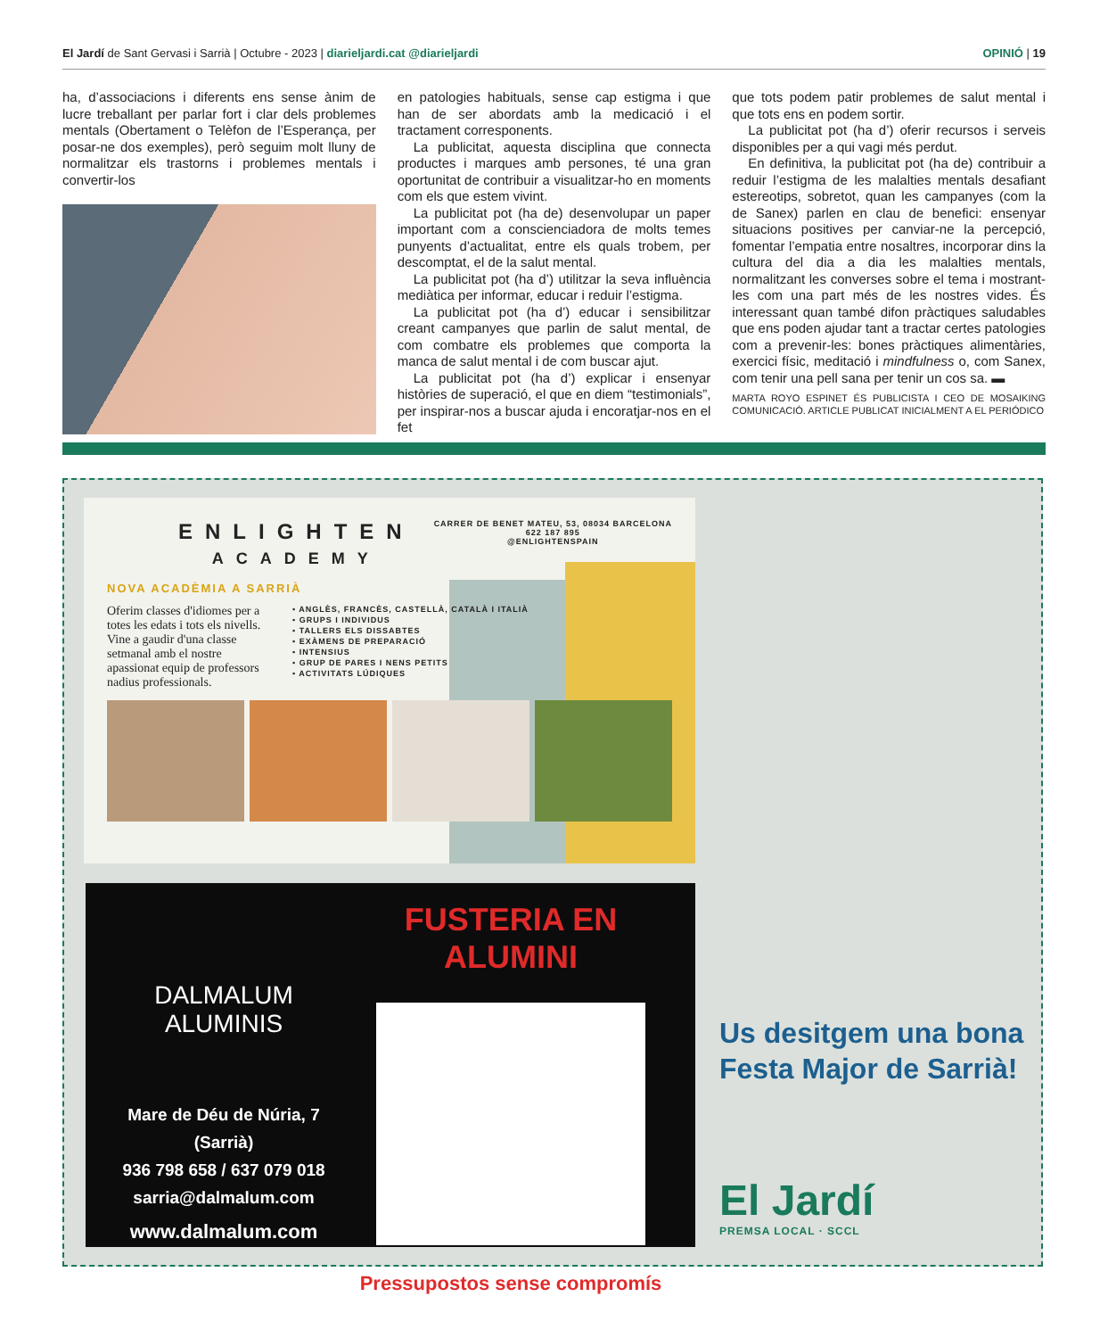El Jardí de Sant Gervasi i Sarrià | Octubre - 2023 | diarieljardi.cat @diarieljardi
OPINIÓ | 19
ha, d’associacions i diferents ens sense ànim de lucre treballant per parlar fort i clar dels problemes mentals (Obertament o Telèfon de l’Esperança, per posar-ne dos exemples), però seguim molt lluny de normalitzar els trastorns i problemes mentals i convertir-los
en patologies habituals, sense cap estigma i que han de ser abordats amb la medicació i el tractament corresponents.
La publicitat, aquesta disciplina que connecta productes i marques amb persones, té una gran oportunitat de contribuir a visualitzar-ho en moments com els que estem vivint.
La publicitat pot (ha de) desenvolupar un paper important com a conscienciadora de molts temes punyents d’actualitat, entre els quals trobem, per descomptat, el de la salut mental.
La publicitat pot (ha d’) utilitzar la seva influència mediàtica per informar, educar i reduir l’estigma.
La publicitat pot (ha d’) educar i sensibilitzar creant campanyes que parlin de salut mental, de com combatre els problemes que comporta la manca de salut mental i de com buscar ajut.
La publicitat pot (ha d’) explicar i ensenyar històries de superació, el que en diem “testimonials”, per inspirar-nos a buscar ajuda i encoratjar-nos en el fet
que tots podem patir problemes de salut mental i que tots ens en podem sortir.
La publicitat pot (ha d’) oferir recursos i serveis disponibles per a qui vagi més perdut.
En definitiva, la publicitat pot (ha de) contribuir a reduir l’estigma de les malalties mentals desafiant estereotips, sobretot, quan les campanyes (com la de Sanex) parlen en clau de benefici: ensenyar situacions positives per canviar-ne la percepció, fomentar l’empatia entre nosaltres, incorporar dins la cultura del dia a dia les malalties mentals, normalitzant les converses sobre el tema i mostrant-les com una part més de les nostres vides. És interessant quan també difon pràctiques saludables que ens poden ajudar tant a tractar certes patologies com a prevenir-les: bones pràctiques alimentàries, exercici físic, meditació i mindfulness o, com Sanex, com tenir una pell sana per tenir un cos sa. ▬
MARTA ROYO ESPINET ÉS PUBLICISTA I CEO DE MOSAIKING COMUNICACIÓ. ARTICLE PUBLICAT INICIALMENT A EL PERIÓDICO
ENLIGHTEN
ACADEMY
CARRER DE BENET MATEU, 53, 08034 BARCELONA
622 187 895
@ENLIGHTENSPAIN
NOVA ACADÈMIA A SARRIÀ
Oferim classes d'idiomes per a totes les edats i tots els nivells. Vine a gaudir d'una classe setmanal amb el nostre apassionat equip de professors nadius professionals.
• ANGLÈS, FRANCÈS, CASTELLÀ, CATALÀ I ITALIÀ
• GRUPS I INDIVIDUS
• TALLERS ELS DISSABTES
• EXÀMENS DE PREPARACIÓ
• INTENSIUS
• GRUP DE PARES I NENS PETITS
• ACTIVITATS LÚDIQUES
DALMALUM
ALUMINIS
Mare de Déu de Núria, 7
(Sarrià)
936 798 658 / 637 079 018
sarria@dalmalum.com
www.dalmalum.com
FUSTERIA EN ALUMINI
Pressupostos sense compromís
Us desitgem una bona Festa Major de Sarrià!
El Jardí
PREMSA LOCAL · SCCL